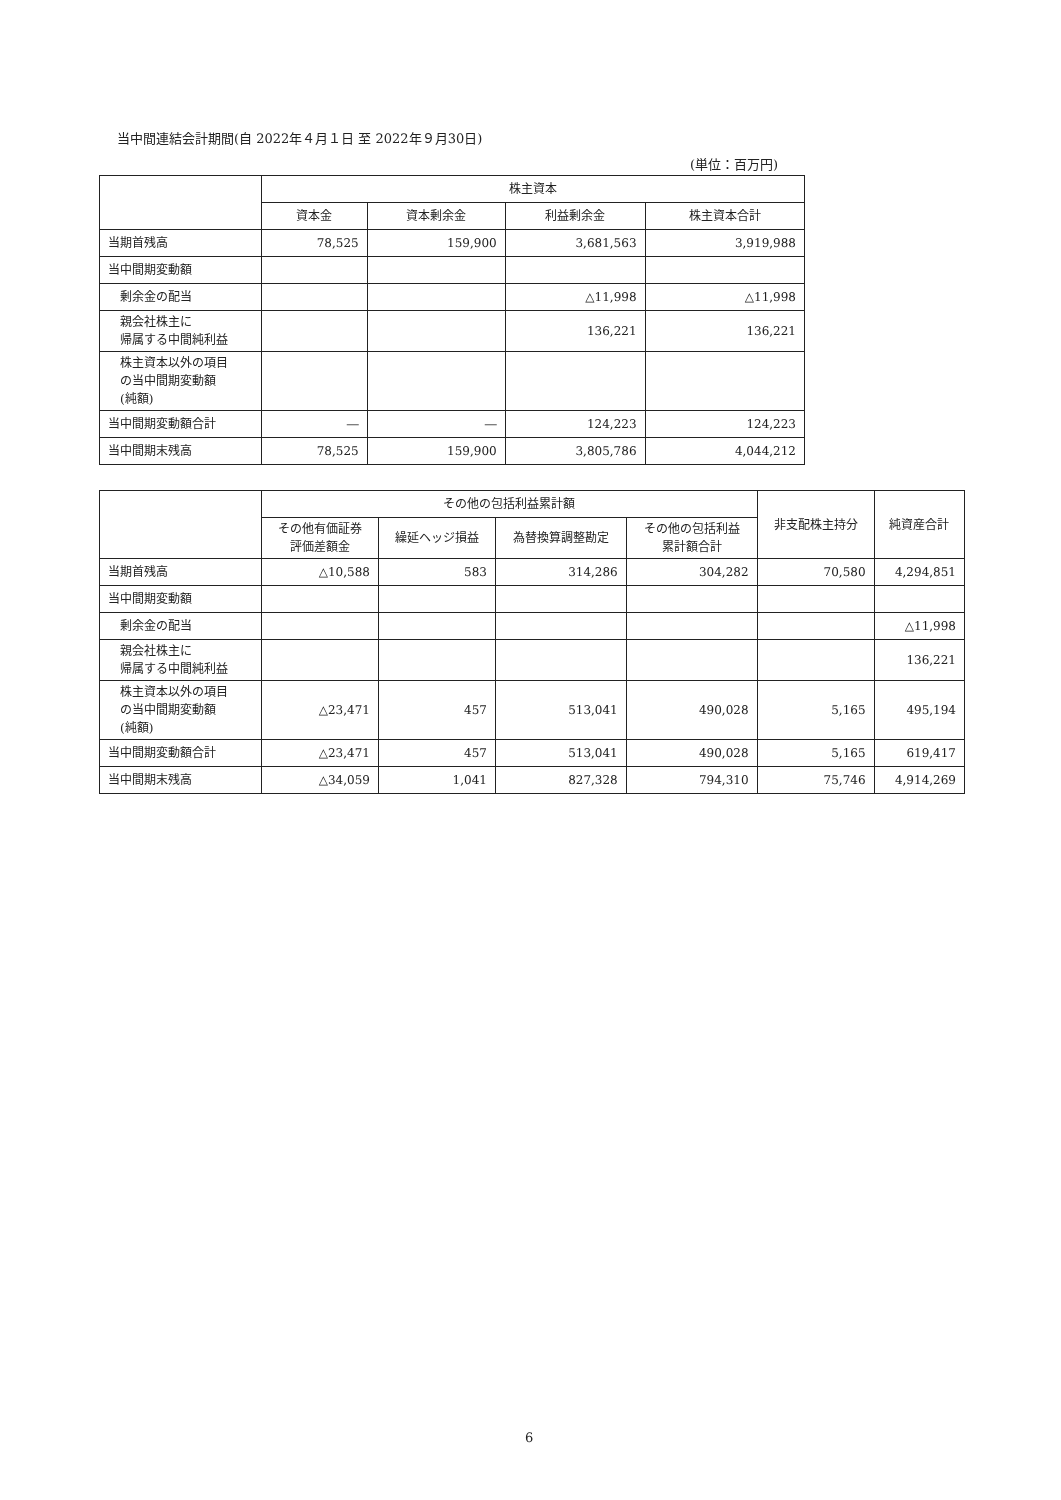当中間連結会計期間(自 2022年４月１日 至 2022年９月30日)
(単位：百万円)
| | 株主資本 | | | |
| --- | --- | --- | --- | --- |
| | 資本金 | 資本剰余金 | 利益剰余金 | 株主資本合計 |
| 当期首残高 | 78,525 | 159,900 | 3,681,563 | 3,919,988 |
| 当中間期変動額 | | | | |
| 剰余金の配当 | | | △11,998 | △11,998 |
| 親会社株主に 帰属する中間純利益 | | | 136,221 | 136,221 |
| 株主資本以外の項目 の当中間期変動額 (純額) | | | | |
| 当中間期変動額合計 | ― | ― | 124,223 | 124,223 |
| 当中間期末残高 | 78,525 | 159,900 | 3,805,786 | 4,044,212 |
| | その他の包括利益累計額 | | | | 非支配株主持分 | 純資産合計 |
| --- | --- | --- | --- | --- | --- | --- |
| | その他有価証券 評価差額金 | 繰延ヘッジ損益 | 為替換算調整勘定 | その他の包括利益 累計額合計 | | |
| 当期首残高 | △10,588 | 583 | 314,286 | 304,282 | 70,580 | 4,294,851 |
| 当中間期変動額 | | | | | | |
| 剰余金の配当 | | | | | | △11,998 |
| 親会社株主に 帰属する中間純利益 | | | | | | 136,221 |
| 株主資本以外の項目 の当中間期変動額 (純額) | △23,471 | 457 | 513,041 | 490,028 | 5,165 | 495,194 |
| 当中間期変動額合計 | △23,471 | 457 | 513,041 | 490,028 | 5,165 | 619,417 |
| 当中間期末残高 | △34,059 | 1,041 | 827,328 | 794,310 | 75,746 | 4,914,269 |
6